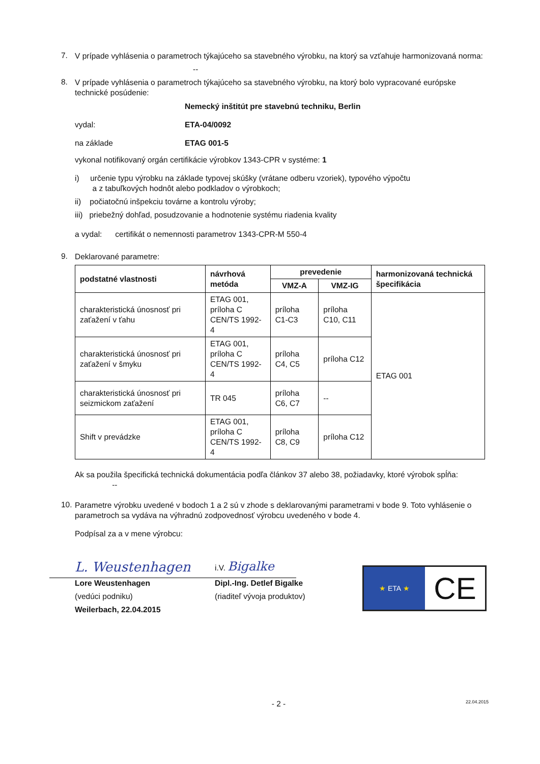7.
V prípade vyhlásenia o parametroch týkajúceho sa stavebného výrobku, na ktorý sa vzťahuje harmonizovaná norma:
--
8.
V prípade vyhlásenia o parametroch týkajúceho sa stavebného výrobku, na ktorý bolo vypracované európske technické posúdenie:
Nemecký inštitút pre stavebnú techniku, Berlin
vydal:
ETA-04/0092
na základe
ETAG 001-5
vykonal notifikovaný orgán certifikácie výrobkov 1343-CPR v systéme: 1
i) určenie typu výrobku na základe typovej skúšky (vrátane odberu vzoriek), typového výpočtu
a z tabuľkových hodnôt alebo podkladov o výrobkoch;
ii) počiatočnú inšpekciu továrne a kontrolu výroby;
iii) priebežný dohľad, posudzovanie a hodnotenie systému riadenia kvality
a vydal: certifikát o nemennosti parametrov 1343-CPR-M 550-4
9.
Deklarované parametre:
| podstatné vlastnosti | návrhová metóda | prevedenie | | harmonizovaná technická špecifikácia |
| --- | --- | --- | --- | --- |
| | | VMZ-A | VMZ-IG | |
| charakteristická únosnosť pri zaťažení v ťahu | ETAG 001, príloha C CEN/TS 1992-4 | príloha C1-C3 | príloha C10, C11 | ETAG 001 |
| charakteristická únosnosť pri zaťažení v šmyku | ETAG 001, príloha C CEN/TS 1992-4 | príloha C4, C5 | príloha C12 | |
| charakteristická únosnosť pri seizmickom zaťažení | TR 045 | príloha C6, C7 | -- | |
| Shift v prevádzke | ETAG 001, príloha C CEN/TS 1992-4 | príloha C8, C9 | príloha C12 | |
Ak sa použila špecifická technická dokumentácia podľa článkov 37 alebo 38, požiadavky, ktoré výrobok spĺňa: --
10.
Parametre výrobku uvedené v bodoch 1 a 2 sú v zhode s deklarovanými parametrami v bode 9. Toto vyhlásenie o parametroch sa vydáva na výhradnú zodpovednosť výrobcu uvedeného v bode 4.
Podpísal za a v mene výrobcu:
L. Weustenhagen
Lore Weustenhagen
(vedúci podniku)
Weilerbach, 22.04.2015
i.V. Bigalke
Dipl.-Ing. Detlef Bigalke
(riaditeľ vývoja produktov)
★ ETA ★
CE
- 2 -
22.04.2015